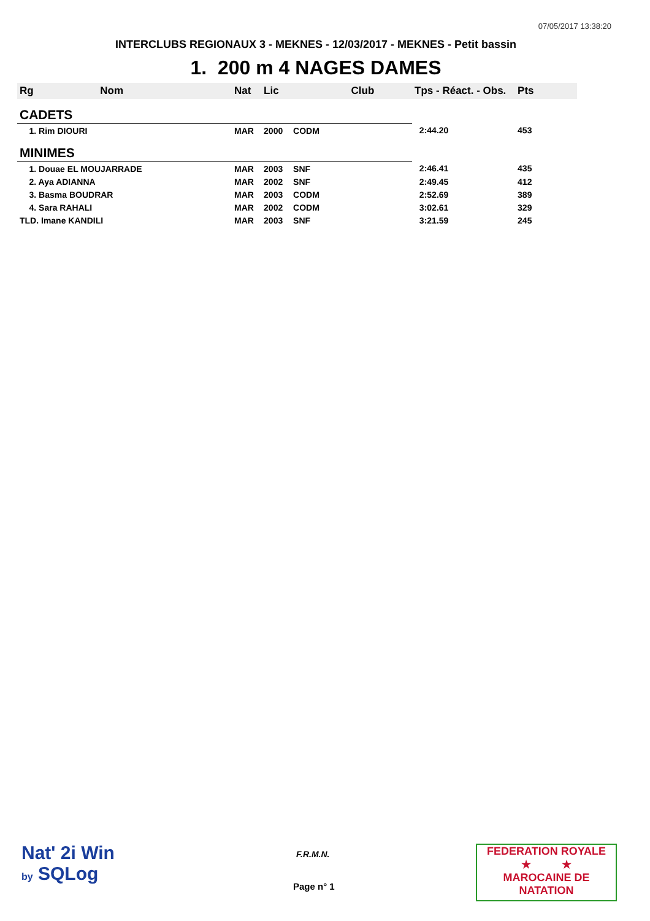07/05/2017 13:38:20
INTERCLUBS REGIONAUX 3 - MEKNES - 12/03/2017 - MEKNES - Petit bassin
1. 200 m 4 NAGES DAMES
| Rg Nom | | Nat | Lic | Club | Tps - Réact. - Obs. | Pts |
| --- | --- | --- | --- | --- | --- | --- |
| CADETS | | | | | | |
| 1. Rim DIOURI | | MAR | 2000 | CODM | 2:44.20 | 453 |
| MINIMES | | | | | | |
| 1. Douae EL MOUJARRADE | | MAR | 2003 | SNF | 2:46.41 | 435 |
| 2. Aya ADIANNA | | MAR | 2002 | SNF | 2:49.45 | 412 |
| 3. Basma BOUDRAR | | MAR | 2003 | CODM | 2:52.69 | 389 |
| 4. Sara RAHALI | | MAR | 2002 | CODM | 3:02.61 | 329 |
| TLD. Imane KANDILI | | MAR | 2003 | SNF | 3:21.59 | 245 |
Nat' 2i Win
by SQLog
F.R.M.N.
Page n° 1
FEDERATION ROYALE
★ ★
MAROCAINE DE NATATION